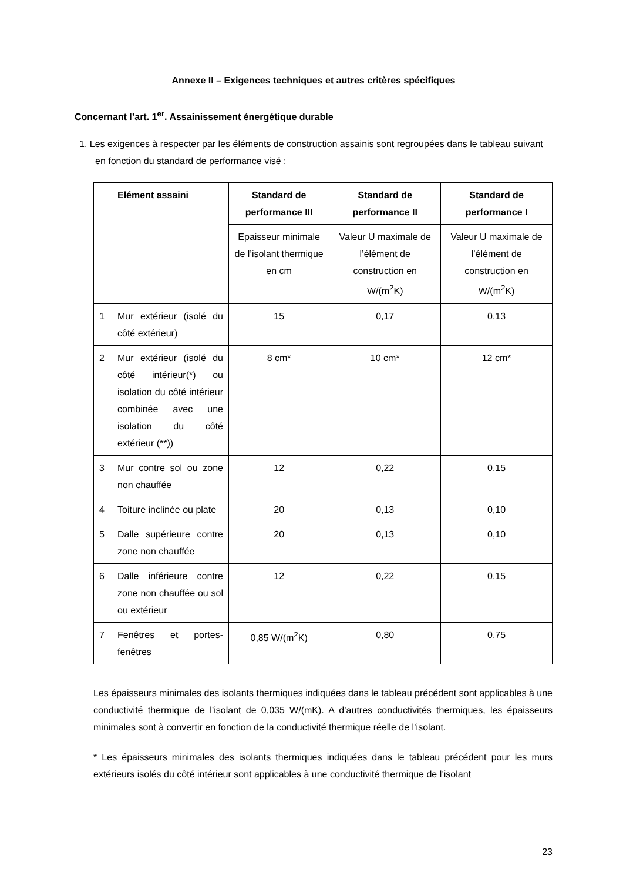Annexe II – Exigences techniques et autres critères spécifiques
Concernant l’art. 1<sup>er</sup>. Assainissement énergétique durable
1. Les exigences à respecter par les éléments de construction assainis sont regroupées dans le tableau suivant en fonction du standard de performance visé :
| | Elément assaini | Standard de performance III | Standard de performance II | Standard de performance I |
| --- | --- | --- | --- | --- |
| | | Epaisseur minimale de l’isolant thermique en cm | Valeur U maximale de l’élément de construction en W/(m<sup>2</sup>K) | Valeur U maximale de l’élément de construction en W/(m<sup>2</sup>K) |
| 1 | Mur extérieur (isolé du côté extérieur) | 15 | 0,17 | 0,13 |
| 2 | Mur extérieur (isolé du côté intérieur(*) ou isolation du côté intérieur combinée avec une isolation du côté extérieur (**)) | 8 cm* | 10 cm* | 12 cm* |
| 3 | Mur contre sol ou zone non chauffée | 12 | 0,22 | 0,15 |
| 4 | Toiture inclinée ou plate | 20 | 0,13 | 0,10 |
| 5 | Dalle supérieure contre zone non chauffée | 20 | 0,13 | 0,10 |
| 6 | Dalle inférieure contre zone non chauffée ou sol ou extérieur | 12 | 0,22 | 0,15 |
| 7 | Fenêtres et portes-fenêtres | 0,85 W/(m<sup>2</sup>K) | 0,80 | 0,75 |
Les épaisseurs minimales des isolants thermiques indiquées dans le tableau précédent sont applicables à une conductivité thermique de l’isolant de 0,035 W/(mK). A d’autres conductivités thermiques, les épaisseurs minimales sont à convertir en fonction de la conductivité thermique réelle de l’isolant.
* Les épaisseurs minimales des isolants thermiques indiquées dans le tableau précédent pour les murs extérieurs isolés du côté intérieur sont applicables à une conductivité thermique de l’isolant
23